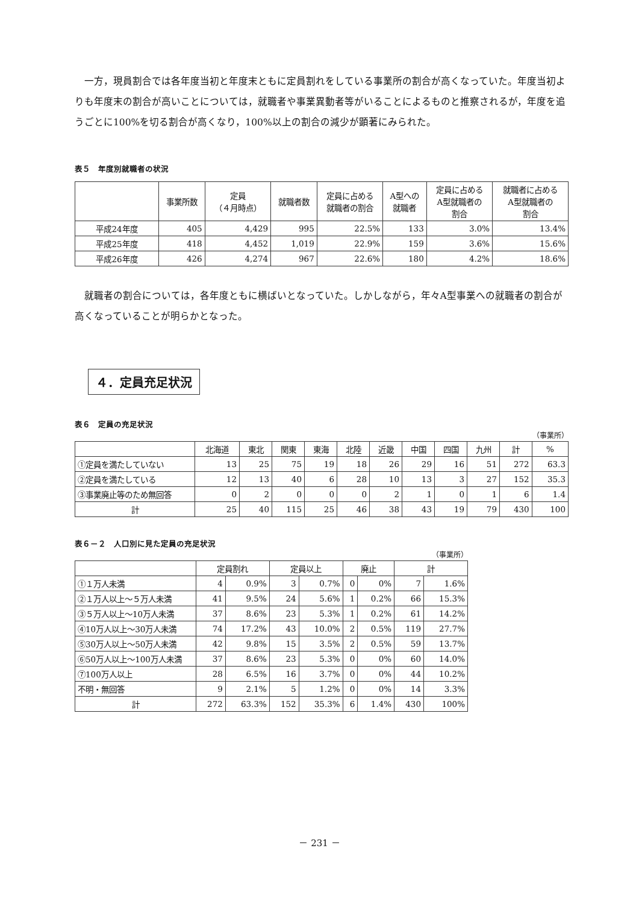一方，現員割合では各年度当初と年度末ともに定員割れをしている事業所の割合が高くなっていた。年度当初よりも年度末の割合が高いことについては，就職者や事業異動者等がいることによるものと推察されるが，年度を追うごとに100%を切る割合が高くなり，100%以上の割合の減少が顕著にみられた。
表５　年度別就職者の状況
| | 事業所数 | 定員 （４月時点） | 就職者数 | 定員に占める 就職者の割合 | A型への 就職者 | 定員に占める A型就職者の 割合 | 就職者に占める A型就職者の 割合 |
| --- | --- | --- | --- | --- | --- | --- | --- |
| 平成24年度 | 405 | 4,429 | 995 | 22.5% | 133 | 3.0% | 13.4% |
| 平成25年度 | 418 | 4,452 | 1,019 | 22.9% | 159 | 3.6% | 15.6% |
| 平成26年度 | 426 | 4,274 | 967 | 22.6% | 180 | 4.2% | 18.6% |
就職者の割合については，各年度ともに横ばいとなっていた。しかしながら，年々A型事業への就職者の割合が高くなっていることが明らかとなった。
４．定員充足状況
表６　定員の充足状況
（事業所）
| | 北海道 | 東北 | 関東 | 東海 | 北陸 | 近畿 | 中国 | 四国 | 九州 | 計 | % |
| --- | --- | --- | --- | --- | --- | --- | --- | --- | --- | --- | --- |
| ①定員を満たしていない | 13 | 25 | 75 | 19 | 18 | 26 | 29 | 16 | 51 | 272 | 63.3 |
| ②定員を満たしている | 12 | 13 | 40 | 6 | 28 | 10 | 13 | 3 | 27 | 152 | 35.3 |
| ③事業廃止等のため無回答 | 0 | 2 | 0 | 0 | 0 | 2 | 1 | 0 | 1 | 6 | 1.4 |
| 計 | 25 | 40 | 115 | 25 | 46 | 38 | 43 | 19 | 79 | 430 | 100 |
表６－２　人口別に見た定員の充足状況
（事業所）
| | 定員割れ | | 定員以上 | | 廃止 | | 計 | |
| --- | --- | --- | --- | --- | --- | --- | --- | --- |
| ①１万人未満 | 4 | 0.9% | 3 | 0.7% | 0 | 0% | 7 | 1.6% |
| ②１万人以上～５万人未満 | 41 | 9.5% | 24 | 5.6% | 1 | 0.2% | 66 | 15.3% |
| ③５万人以上～10万人未満 | 37 | 8.6% | 23 | 5.3% | 1 | 0.2% | 61 | 14.2% |
| ④10万人以上～30万人未満 | 74 | 17.2% | 43 | 10.0% | 2 | 0.5% | 119 | 27.7% |
| ⑤30万人以上～50万人未満 | 42 | 9.8% | 15 | 3.5% | 2 | 0.5% | 59 | 13.7% |
| ⑥50万人以上～100万人未満 | 37 | 8.6% | 23 | 5.3% | 0 | 0% | 60 | 14.0% |
| ⑦100万人以上 | 28 | 6.5% | 16 | 3.7% | 0 | 0% | 44 | 10.2% |
| 不明・無回答 | 9 | 2.1% | 5 | 1.2% | 0 | 0% | 14 | 3.3% |
| 計 | 272 | 63.3% | 152 | 35.3% | 6 | 1.4% | 430 | 100% |
－ 231 －